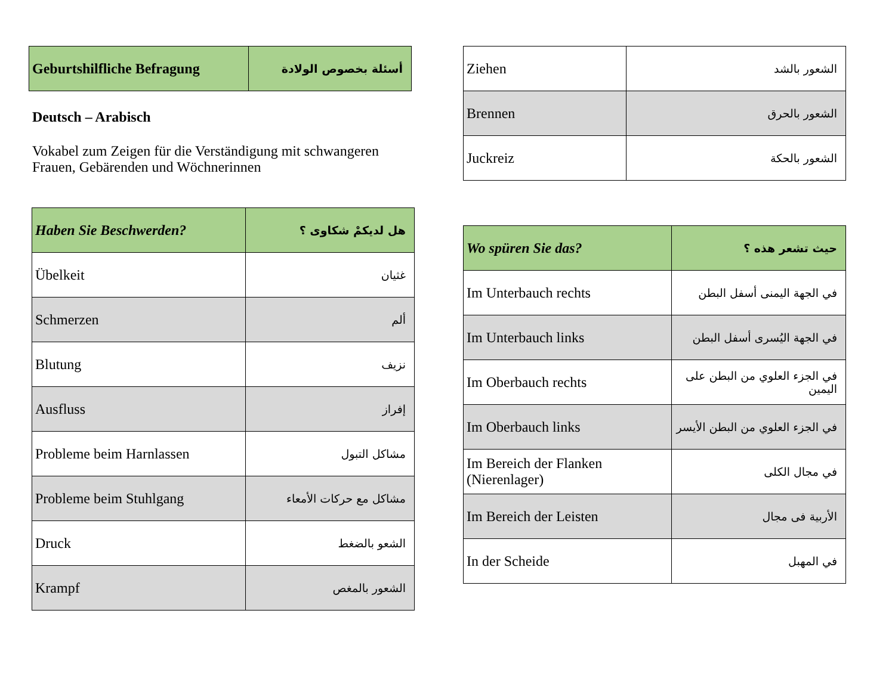| Geburtshilfliche Befragung | أسئلة بخصوص الولادة |
Deutsch – Arabisch
Vokabel zum Zeigen für die Verständigung mit schwangeren Frauen, Gebärenden und Wöchnerinnen
| Haben Sie Beschwerden? | هل لديكمْ شكاوى ؟ |
| Übelkeit | غثيان |
| Schmerzen | ألم |
| Blutung | نزيف |
| Ausfluss | إفراز |
| Probleme beim Harnlassen | مشاكل التبول |
| Probleme beim Stuhlgang | مشاكل مع حركات الأمعاء |
| Druck | الشعو بالضغط |
| Krampf | الشعور بالمغص |
| Ziehen | الشعور بالشد |
| Brennen | الشعور بالحرق |
| Juckreiz | الشعور بالحكة |
| Wo spüren Sie das? | حيث تشعر هذه ؟ |
| Im Unterbauch rechts | في الجهة اليمنى أسفل البطن |
| Im Unterbauch links | في الجهة اليُسرى أسفل البطن |
| Im Oberbauch rechts | في الجزء العلوي من البطن على اليمين |
| Im Oberbauch links | في الجزء العلوي من البطن الأيسر |
| Im Bereich der Flanken (Nierenlager) | في مجال الكلى |
| Im Bereich der Leisten | الأربية فى مجال |
| In der Scheide | في المهبل |